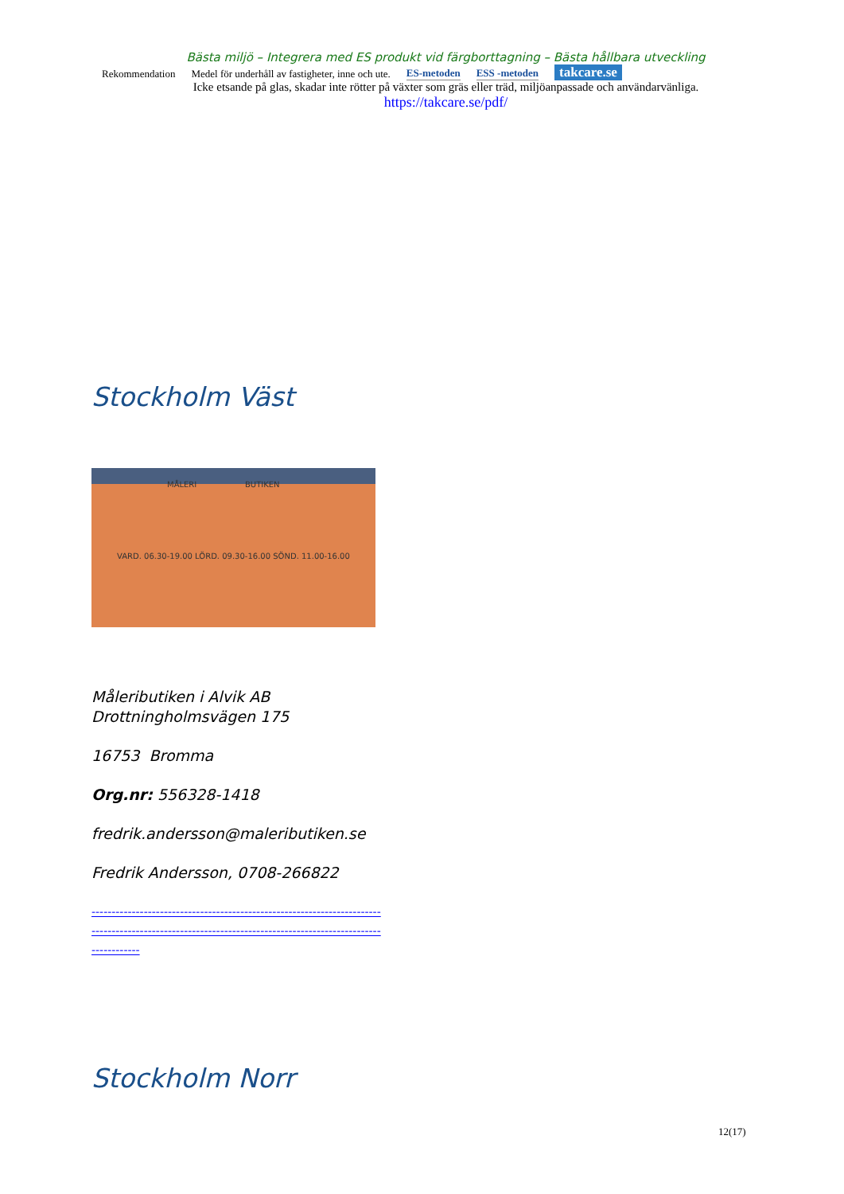Bästa miljö – Integrera med ES produkt vid färgborttagning – Bästa hållbara utveckling
Rekommendation Medel för underhåll av fastigheter, inne och ute. ES-metoden ESS -metoden takcare.se
Icke etsande på glas, skadar inte rötter på växter som gräs eller träd, miljöanpassade och användarvänliga.
https://takcare.se/pdf/
Stockholm Väst
MÅLERI BUTIKEN
VARD. 06.30-19.00 LÖRD. 09.30-16.00 SÖND. 11.00-16.00
Måleributiken i Alvik AB
Drottningholmsvägen 175
16753 Bromma
Org.nr: 556328-1418
fredrik.andersson@maleributiken.se
Fredrik Andersson, 0708-266822
------------------------------------------------------------------------ ------------------------------------------------------------------------ ------------
Stockholm Norr
12(17)